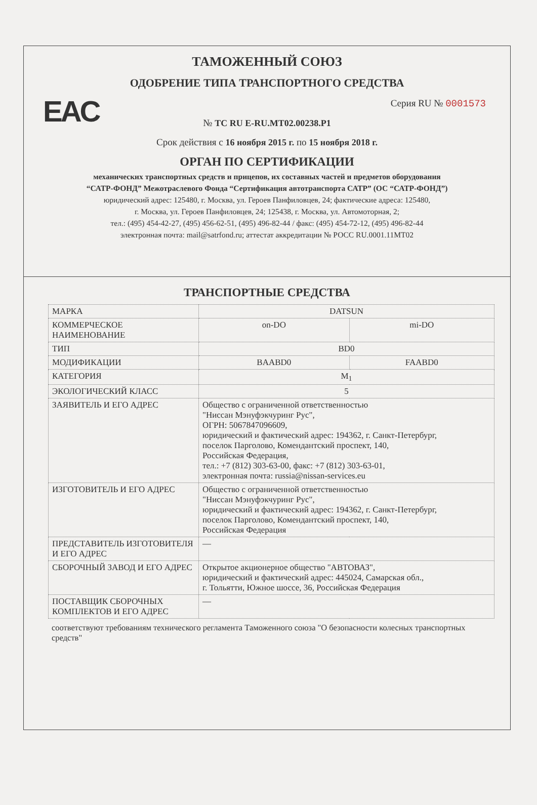EAC
ТАМОЖЕННЫЙ СОЮЗ
ОДОБРЕНИЕ ТИПА ТРАНСПОРТНОГО СРЕДСТВА
Серия RU № 0001573
№ ТС RU E-RU.MT02.00238.P1
Срок действия с 16 ноября 2015 г. по 15 ноября 2018 г.
ОРГАН ПО СЕРТИФИКАЦИИ
механических транспортных средств и прицепов, их составных частей и предметов оборудования
“САТР-ФОНД” Межотраслевого Фонда “Сертификация автотранспорта САТР” (ОС “САТР-ФОНД”)
юридический адрес: 125480, г. Москва, ул. Героев Панфиловцев, 24; фактические адреса: 125480,
г. Москва, ул. Героев Панфиловцев, 24; 125438, г. Москва, ул. Автомоторная, 2;
тел.: (495) 454-42-27, (495) 456-62-51, (495) 496-82-44 / факс: (495) 454-72-12, (495) 496-82-44
электронная почта: mail@satrfond.ru; аттестат аккредитации № РОСС RU.0001.11МТ02
ТРАНСПОРТНЫЕ СРЕДСТВА
| МАРКА | DATSUN | |
| КОММЕРЧЕСКОЕ НАИМЕНОВАНИЕ | on-DO | mi-DO |
| ТИП | BD0 | |
| МОДИФИКАЦИИ | BAABD0 | FAABD0 |
| КАТЕГОРИЯ | M<sub>1</sub> | |
| ЭКОЛОГИЧЕСКИЙ КЛАСС | 5 | |
| ЗАЯВИТЕЛЬ И ЕГО АДРЕС | Общество с ограниченной ответственностью "Ниссан Мэнуфэкчуринг Рус", ОГРН: 5067847096609, юридический и фактический адрес: 194362, г. Санкт-Петербург, поселок Парголово, Комендантский проспект, 140, Российская Федерация, тел.: +7 (812) 303-63-00, факс: +7 (812) 303-63-01, электронная почта: russia@nissan-services.eu | |
| ИЗГОТОВИТЕЛЬ И ЕГО АДРЕС | Общество с ограниченной ответственностью "Ниссан Мэнуфэкчуринг Рус", юридический и фактический адрес: 194362, г. Санкт-Петербург, поселок Парголово, Комендантский проспект, 140, Российская Федерация | |
| ПРЕДСТАВИТЕЛЬ ИЗГОТОВИТЕЛЯ И ЕГО АДРЕС | — | |
| СБОРОЧНЫЙ ЗАВОД И ЕГО АДРЕС | Открытое акционерное общество "АВТОВАЗ", юридический и фактический адрес: 445024, Самарская обл., г. Тольятти, Южное шоссе, 36, Российская Федерация | |
| ПОСТАВЩИК СБОРОЧНЫХ КОМПЛЕКТОВ И ЕГО АДРЕС | — | |
соответствуют требованиям технического регламента Таможенного союза "О безопасности колесных транспортных средств"